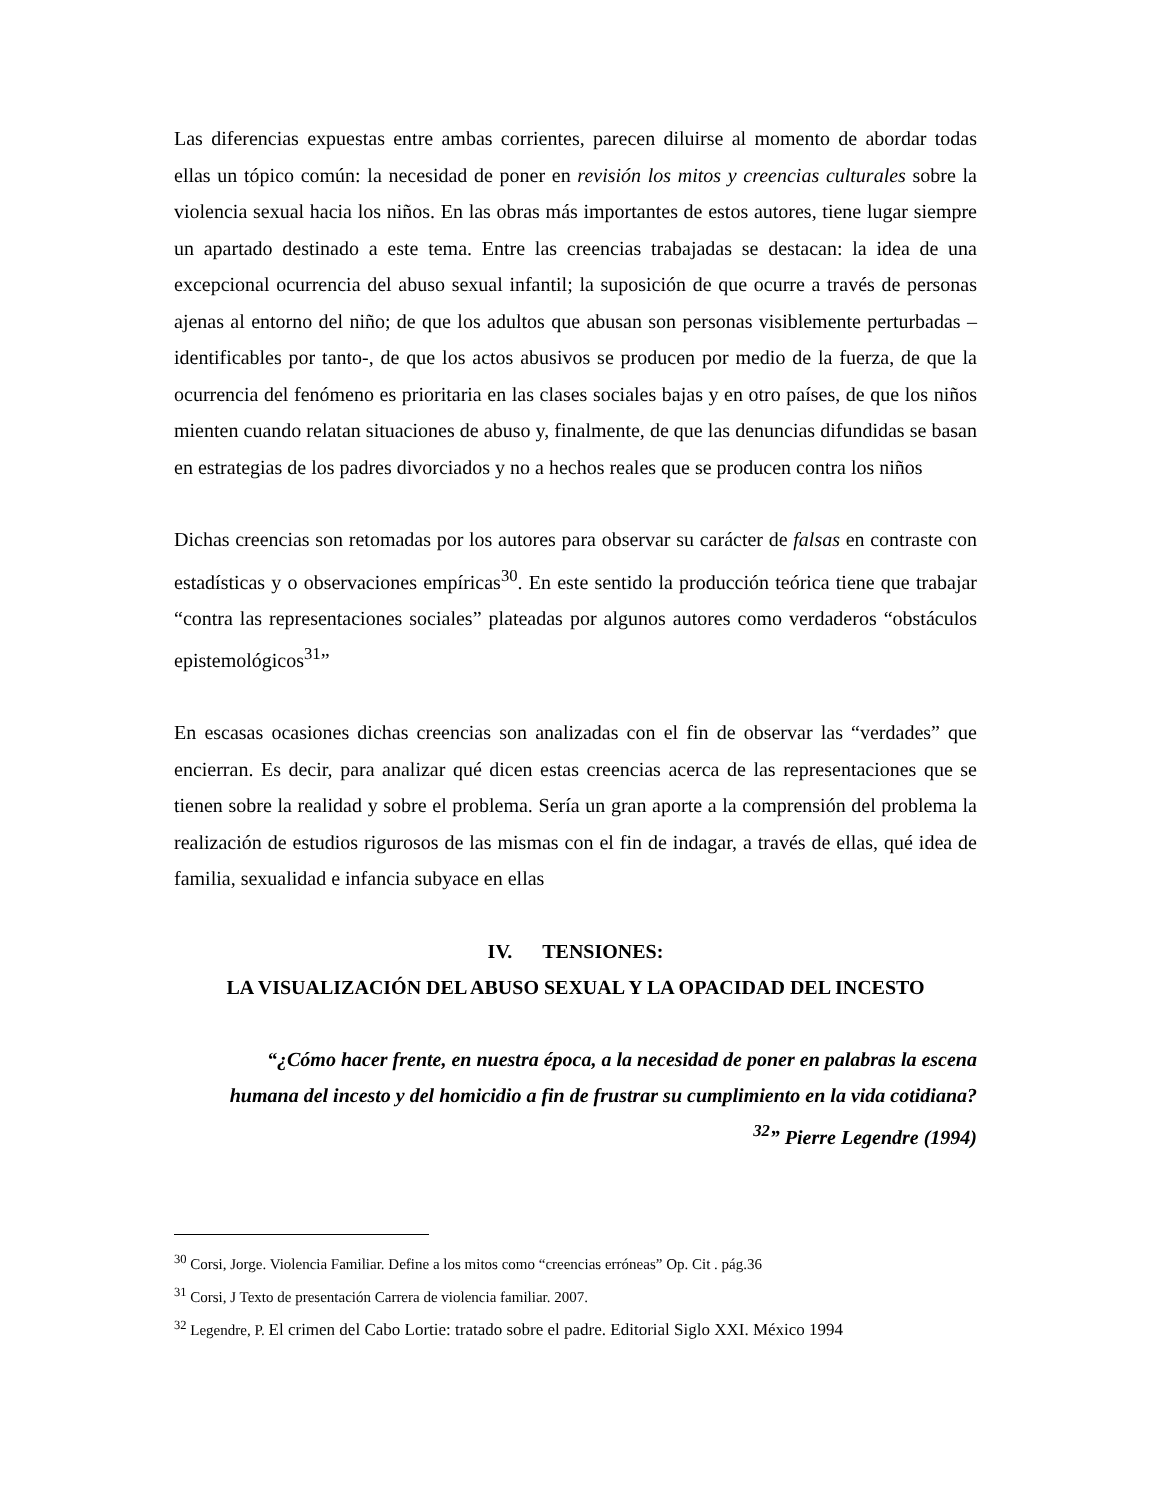Las diferencias expuestas entre ambas corrientes, parecen diluirse al momento de abordar todas ellas un tópico común: la necesidad de poner en revisión los mitos y creencias culturales sobre la violencia sexual hacia los niños. En las obras más importantes de estos autores, tiene lugar siempre un apartado destinado a este tema. Entre las creencias trabajadas se destacan: la idea de una excepcional ocurrencia del abuso sexual infantil; la suposición de que ocurre a través de personas ajenas al entorno del niño; de que los adultos que abusan son personas visiblemente perturbadas –identificables por tanto-, de que los actos abusivos se producen por medio de la fuerza, de que la ocurrencia del fenómeno es prioritaria en las clases sociales bajas y en otro países, de que los niños mienten cuando relatan situaciones de abuso y, finalmente, de que las denuncias difundidas se basan en estrategias de los padres divorciados y no a hechos reales que se producen contra los niños
Dichas creencias son retomadas por los autores para observar su carácter de falsas en contraste con estadísticas y o observaciones empíricas<sup>30</sup>. En este sentido la producción teórica tiene que trabajar “contra las representaciones sociales” plateadas por algunos autores como verdaderos “obstáculos epistemológicos<sup>31</sup>”
En escasas ocasiones dichas creencias son analizadas con el fin de observar las “verdades” que encierran. Es decir, para analizar qué dicen estas creencias acerca de las representaciones que se tienen sobre la realidad y sobre el problema. Sería un gran aporte a la comprensión del problema la realización de estudios rigurosos de las mismas con el fin de indagar, a través de ellas, qué idea de familia, sexualidad e infancia subyace en ellas
IV. TENSIONES:
LA VISUALIZACIÓN DEL ABUSO SEXUAL Y LA OPACIDAD DEL INCESTO
“¿Cómo hacer frente, en nuestra época, a la necesidad de poner en palabras la escena humana del incesto y del homicidio a fin de frustrar su cumplimiento en la vida cotidiana?<sup>32</sup>” Pierre Legendre (1994)
<sup>30</sup> Corsi, Jorge. Violencia Familiar. Define a los mitos como “creencias erróneas” Op. Cit . pág.36
<sup>31</sup> Corsi, J Texto de presentación Carrera de violencia familiar. 2007.
<sup>32</sup> Legendre, P. El crimen del Cabo Lortie: tratado sobre el padre. Editorial Siglo XXI. México 1994